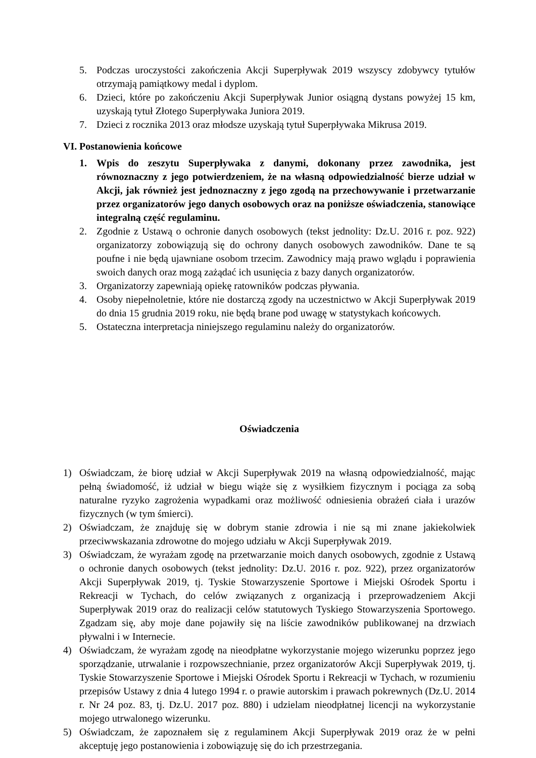5. Podczas uroczystości zakończenia Akcji Superpływak 2019 wszyscy zdobywcy tytułów otrzymają pamiątkowy medal i dyplom.
6. Dzieci, które po zakończeniu Akcji Superpływak Junior osiągną dystans powyżej 15 km, uzyskają tytuł Złotego Superpływaka Juniora 2019.
7. Dzieci z rocznika 2013 oraz młodsze uzyskają tytuł Superpływaka Mikrusa 2019.
VI. Postanowienia końcowe
1. Wpis do zeszytu Superpływaka z danymi, dokonany przez zawodnika, jest równoznaczny z jego potwierdzeniem, że na własną odpowiedzialność bierze udział w Akcji, jak również jest jednoznaczny z jego zgodą na przechowywanie i przetwarzanie przez organizatorów jego danych osobowych oraz na poniższe oświadczenia, stanowiące integralną część regulaminu.
2. Zgodnie z Ustawą o ochronie danych osobowych (tekst jednolity: Dz.U. 2016 r. poz. 922) organizatorzy zobowiązują się do ochrony danych osobowych zawodników. Dane te są poufne i nie będą ujawniane osobom trzecim. Zawodnicy mają prawo wglądu i poprawienia swoich danych oraz mogą zażądać ich usunięcia z bazy danych organizatorów.
3. Organizatorzy zapewniają opiekę ratowników podczas pływania.
4. Osoby niepełnoletnie, które nie dostarczą zgody na uczestnictwo w Akcji Superpływak 2019 do dnia 15 grudnia 2019 roku, nie będą brane pod uwagę w statystykach końcowych.
5. Ostateczna interpretacja niniejszego regulaminu należy do organizatorów.
Oświadczenia
1) Oświadczam, że biorę udział w Akcji Superpływak 2019 na własną odpowiedzialność, mając pełną świadomość, iż udział w biegu wiąże się z wysiłkiem fizycznym i pociąga za sobą naturalne ryzyko zagrożenia wypadkami oraz możliwość odniesienia obrażeń ciała i urazów fizycznych (w tym śmierci).
2) Oświadczam, że znajduję się w dobrym stanie zdrowia i nie są mi znane jakiekolwiek przeciwwskazania zdrowotne do mojego udziału w Akcji Superpływak 2019.
3) Oświadczam, że wyrażam zgodę na przetwarzanie moich danych osobowych, zgodnie z Ustawą o ochronie danych osobowych (tekst jednolity: Dz.U. 2016 r. poz. 922), przez organizatorów Akcji Superpływak 2019, tj. Tyskie Stowarzyszenie Sportowe i Miejski Ośrodek Sportu i Rekreacji w Tychach, do celów związanych z organizacją i przeprowadzeniem Akcji Superpływak 2019 oraz do realizacji celów statutowych Tyskiego Stowarzyszenia Sportowego. Zgadzam się, aby moje dane pojawiły się na liście zawodników publikowanej na drzwiach pływalni i w Internecie.
4) Oświadczam, że wyrażam zgodę na nieodpłatne wykorzystanie mojego wizerunku poprzez jego sporządzanie, utrwalanie i rozpowszechnianie, przez organizatorów Akcji Superpływak 2019, tj. Tyskie Stowarzyszenie Sportowe i Miejski Ośrodek Sportu i Rekreacji w Tychach, w rozumieniu przepisów Ustawy z dnia 4 lutego 1994 r. o prawie autorskim i prawach pokrewnych (Dz.U. 2014 r. Nr 24 poz. 83, tj. Dz.U. 2017 poz. 880) i udzielam nieodpłatnej licencji na wykorzystanie mojego utrwalonego wizerunku.
5) Oświadczam, że zapoznałem się z regulaminem Akcji Superpływak 2019 oraz że w pełni akceptuję jego postanowienia i zobowiązuję się do ich przestrzegania.